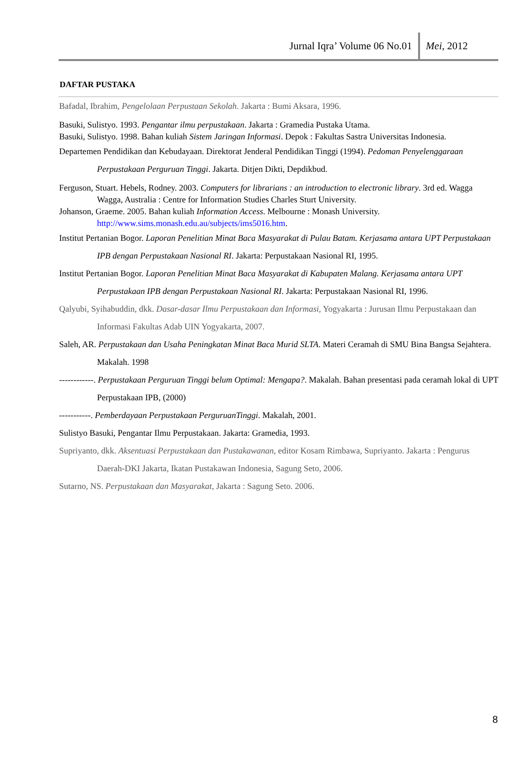Jurnal Iqra’ Volume 06 No.01 Mei, 2012
DAFTAR PUSTAKA
Bafadal, Ibrahim, Pengelolaan Perpustaan Sekolah. Jakarta : Bumi Aksara, 1996.
Basuki, Sulistyo. 1993. Pengantar ilmu perpustakaan. Jakarta : Gramedia Pustaka Utama.
Basuki, Sulistyo. 1998. Bahan kuliah Sistem Jaringan Informasi. Depok : Fakultas Sastra Universitas Indonesia.
Departemen Pendidikan dan Kebudayaan. Direktorat Jenderal Pendidikan Tinggi (1994). Pedoman Penyelenggaraan Perpustakaan Perguruan Tinggi. Jakarta. Ditjen Dikti, Depdikbud.
Ferguson, Stuart. Hebels, Rodney. 2003. Computers for librarians : an introduction to electronic library. 3rd ed. Wagga Wagga, Australia : Centre for Information Studies Charles Sturt University.
Johanson, Graeme. 2005. Bahan kuliah Information Access. Melbourne : Monash University. http://www.sims.monash.edu.au/subjects/ims5016.htm.
Institut Pertanian Bogor. Laporan Penelitian Minat Baca Masyarakat di Pulau Batam. Kerjasama antara UPT Perpustakaan IPB dengan Perpustakaan Nasional RI. Jakarta: Perpustakaan Nasional RI, 1995.
Institut Pertanian Bogor. Laporan Penelitian Minat Baca Masyarakat di Kabupaten Malang. Kerjasama antara UPT Perpustakaan IPB dengan Perpustakaan Nasional RI. Jakarta: Perpustakaan Nasional RI, 1996.
Qalyubi, Syihabuddin, dkk. Dasar-dasar Ilmu Perpustakaan dan Informasi, Yogyakarta : Jurusan Ilmu Perpustakaan dan Informasi Fakultas Adab UIN Yogyakarta, 2007.
Saleh, AR. Perpustakaan dan Usaha Peningkatan Minat Baca Murid SLTA. Materi Ceramah di SMU Bina Bangsa Sejahtera. Makalah. 1998
------------. Perpustakaan Perguruan Tinggi belum Optimal: Mengapa?. Makalah. Bahan presentasi pada ceramah lokal di UPT Perpustakaan IPB, (2000)
-----------. Pemberdayaan Perpustakaan PerguruanTinggi. Makalah, 2001.
Sulistyo Basuki, Pengantar Ilmu Perpustakaan. Jakarta: Gramedia, 1993.
Supriyanto, dkk. Aksentuasi Perpustakaan dan Pustakawanan, editor Kosam Rimbawa, Supriyanto. Jakarta : Pengurus Daerah-DKI Jakarta, Ikatan Pustakawan Indonesia, Sagung Seto, 2006.
Sutarno, NS. Perpustakaan dan Masyarakat, Jakarta : Sagung Seto. 2006.
8